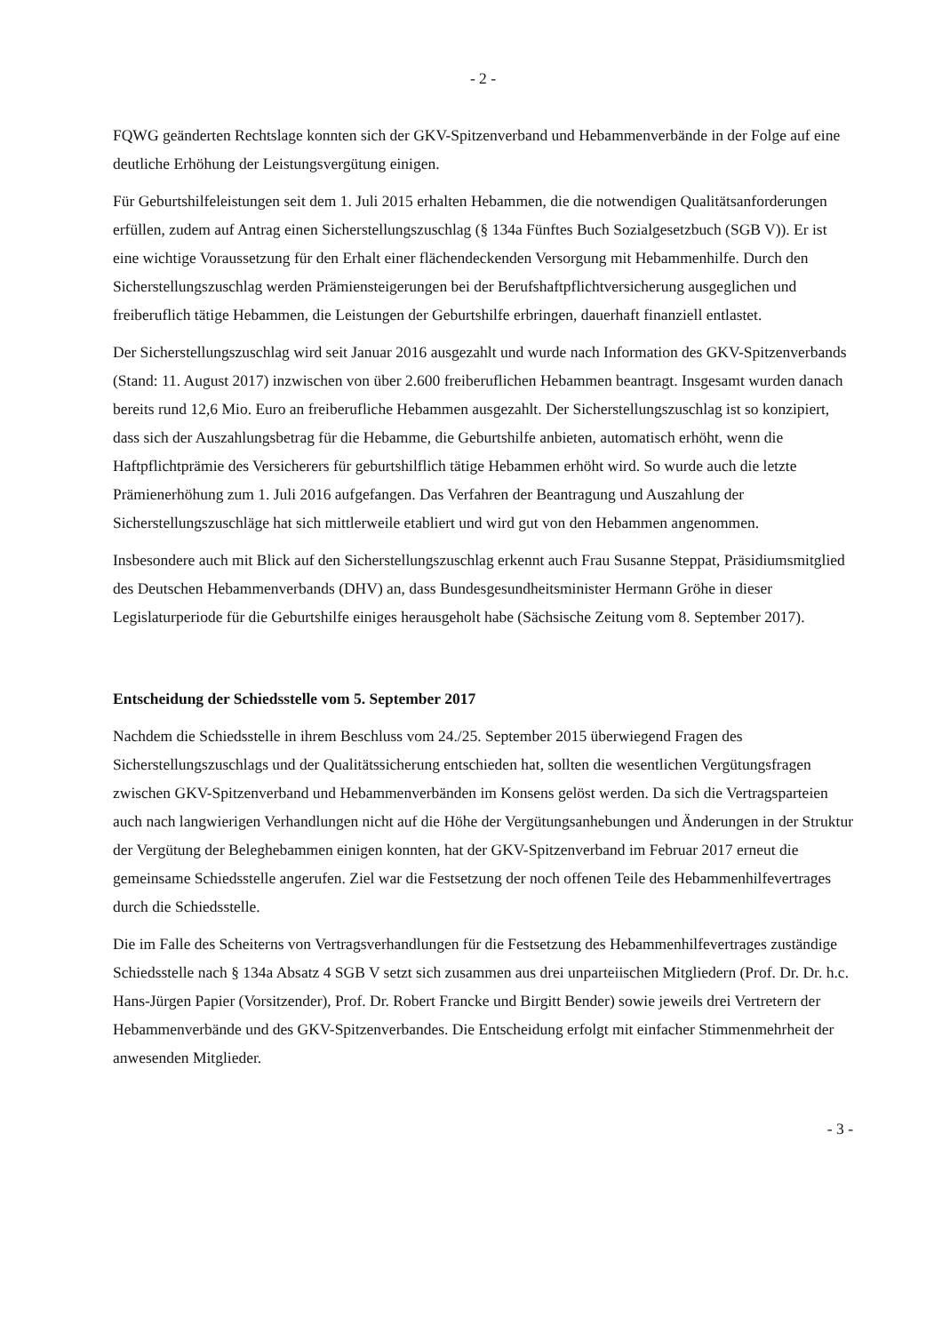- 2 -
FQWG geänderten Rechtslage konnten sich der GKV-Spitzenverband und Hebammenverbände in der Folge auf eine deutliche Erhöhung der Leistungsvergütung einigen.
Für Geburtshilfeleistungen seit dem 1. Juli 2015 erhalten Hebammen, die die notwendigen Qualitätsanforderungen erfüllen, zudem auf Antrag einen Sicherstellungszuschlag (§ 134a Fünftes Buch Sozialgesetzbuch (SGB V)). Er ist eine wichtige Voraussetzung für den Erhalt einer flächendeckenden Versorgung mit Hebammenhilfe. Durch den Sicherstellungszuschlag werden Prämiensteigerungen bei der Berufshaftpflichtversicherung ausgeglichen und freiberuflich tätige Hebammen, die Leistungen der Geburtshilfe erbringen, dauerhaft finanziell entlastet.
Der Sicherstellungszuschlag wird seit Januar 2016 ausgezahlt und wurde nach Information des GKV-Spitzenverbands (Stand: 11. August 2017) inzwischen von über 2.600 freiberuflichen Hebammen beantragt. Insgesamt wurden danach bereits rund 12,6 Mio. Euro an freiberufliche Hebammen ausgezahlt. Der Sicherstellungszuschlag ist so konzipiert, dass sich der Auszahlungsbetrag für die Hebamme, die Geburtshilfe anbieten, automatisch erhöht, wenn die Haftpflichtprämie des Versicherers für geburtshilflich tätige Hebammen erhöht wird. So wurde auch die letzte Prämienerhöhung zum 1. Juli 2016 aufgefangen. Das Verfahren der Beantragung und Auszahlung der Sicherstellungszuschläge hat sich mittlerweile etabliert und wird gut von den Hebammen angenommen.
Insbesondere auch mit Blick auf den Sicherstellungszuschlag erkennt auch Frau Susanne Steppat, Präsidiumsmitglied des Deutschen Hebammenverbands (DHV) an, dass Bundesgesundheitsminister Hermann Gröhe in dieser Legislaturperiode für die Geburtshilfe einiges herausgeholt habe (Sächsische Zeitung vom 8. September 2017).
Entscheidung der Schiedsstelle vom 5. September 2017
Nachdem die Schiedsstelle in ihrem Beschluss vom 24./25. September 2015 überwiegend Fragen des Sicherstellungszuschlags und der Qualitätssicherung entschieden hat, sollten die wesentlichen Vergütungsfragen zwischen GKV-Spitzenverband und Hebammenverbänden im Konsens gelöst werden. Da sich die Vertragsparteien auch nach langwierigen Verhandlungen nicht auf die Höhe der Vergütungsanhebungen und Änderungen in der Struktur der Vergütung der Beleghebammen einigen konnten, hat der GKV-Spitzenverband im Februar 2017 erneut die gemeinsame Schiedsstelle angerufen. Ziel war die Festsetzung der noch offenen Teile des Hebammenhilfevertrages durch die Schiedsstelle.
Die im Falle des Scheiterns von Vertragsverhandlungen für die Festsetzung des Hebammenhilfevertrages zuständige Schiedsstelle nach § 134a Absatz 4 SGB V setzt sich zusammen aus drei unparteiischen Mitgliedern (Prof. Dr. Dr. h.c. Hans-Jürgen Papier (Vorsitzender), Prof. Dr. Robert Francke und Birgitt Bender) sowie jeweils drei Vertretern der Hebammenverbände und des GKV-Spitzenverbandes. Die Entscheidung erfolgt mit einfacher Stimmenmehrheit der anwesenden Mitglieder.
- 3 -